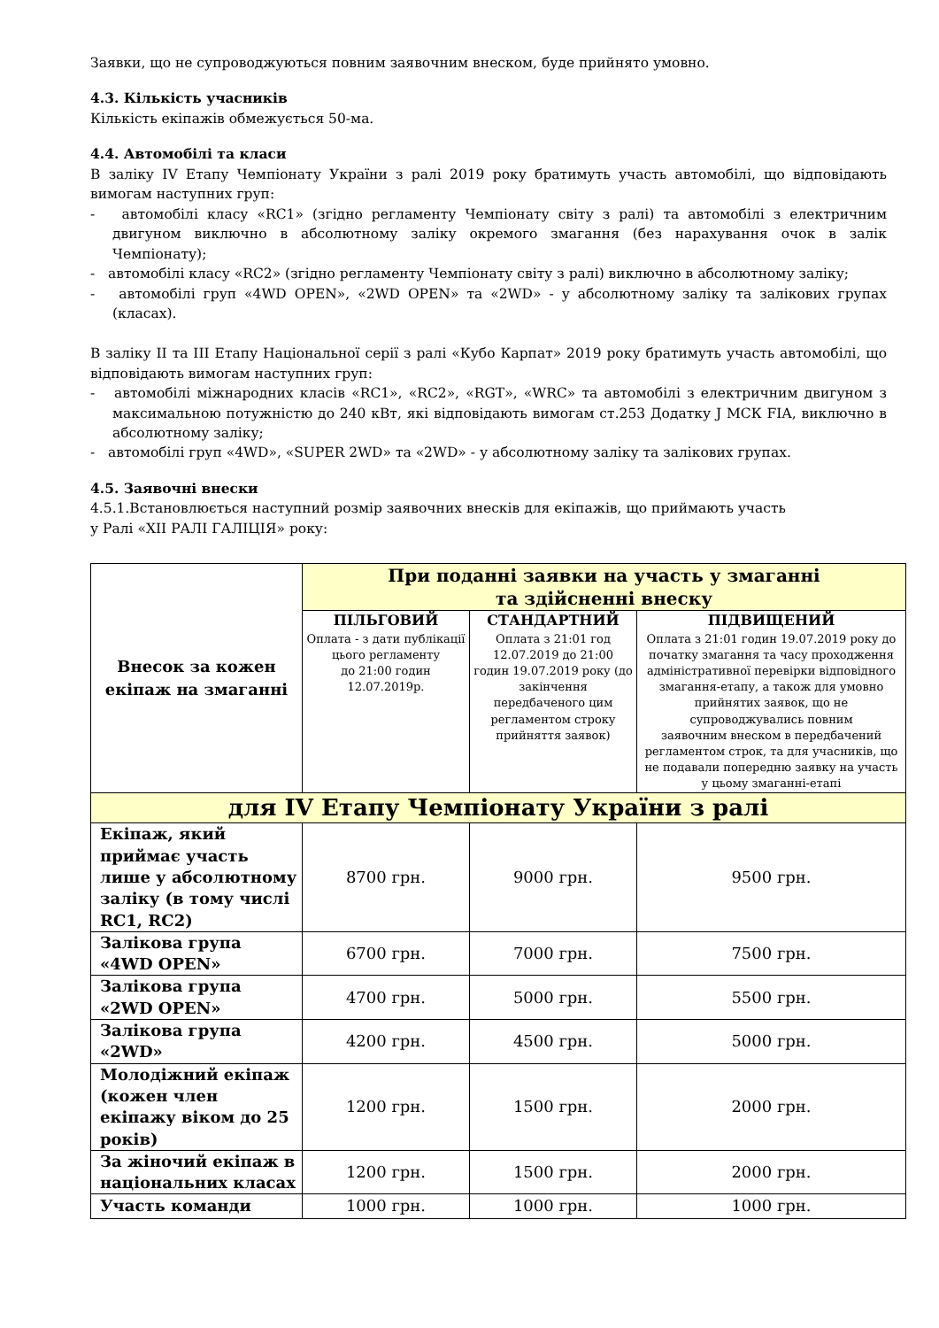Заявки, що не супроводжуються повним заявочним внеском, буде прийнято умовно.
4.3. Кількість учасників
Кількість екіпажів обмежується 50-ма.
4.4. Автомобілі та класи
В заліку IV Етапу Чемпіонату України з ралі 2019 року братимуть участь автомобілі, що відповідають вимогам наступних груп:
- автомобілі класу «RC1» (згідно регламенту Чемпіонату світу з ралі) та автомобілі з електричним двигуном виключно в абсолютному заліку окремого змагання (без нарахування очок в залік Чемпіонату);
- автомобілі класу «RC2» (згідно регламенту Чемпіонату світу з ралі) виключно в абсолютному заліку;
- автомобілі груп «4WD OPEN», «2WD OPEN» та «2WD» - у абсолютному заліку та залікових групах (класах).
В заліку II та III Етапу Національної серії з ралі «Кубо Карпат» 2019 року братимуть участь автомобілі, що відповідають вимогам наступних груп:
- автомобілі міжнародних класів «RC1», «RC2», «RGT», «WRC» та автомобілі з електричним двигуном з максимальною потужністю до 240 кВт, які відповідають вимогам ст.253 Додатку J МСК FIA, виключно в абсолютному заліку;
- автомобілі груп «4WD», «SUPER 2WD» та «2WD» - у абсолютному заліку та залікових групах.
4.5. Заявочні внески
4.5.1.Встановлюється наступний розмір заявочних внесків для екіпажів, що приймають участь
у Ралі «XII РАЛІ ГАЛІЦІЯ» року:
| Внесок за кожен екіпаж на змаганні | При поданні заявки на участь у змаганні та здійсненні внеску | | |
| --- | --- | --- | --- |
| | ПІЛЬГОВИЙ Оплата - з дати публікації цього регламенту до 21:00 годин 12.07.2019р. | СТАНДАРТНИЙ Оплата з 21:01 год 12.07.2019 до 21:00 годин 19.07.2019 року (до закінчення передбаченого цим регламентом строку прийняття заявок) | ПІДВИЩЕНИЙ Оплата з 21:01 годин 19.07.2019 року до початку змагання та часу проходження адміністративної перевірки відповідного змагання-етапу, а також для умовно прийнятих заявок, що не супроводжувались повним заявочним внеском в передбачений регламентом строк, та для учасників, що не подавали попередню заявку на участь у цьому змаганні-етапі |
| для IV Етапу Чемпіонату України з ралі | | | |
| Екіпаж, який приймає участь лише у абсолютному заліку (в тому числі RC1, RC2) | 8700 грн. | 9000 грн. | 9500 грн. |
| Залікова група «4WD OPEN» | 6700 грн. | 7000 грн. | 7500 грн. |
| Залікова група «2WD OPEN» | 4700 грн. | 5000 грн. | 5500 грн. |
| Залікова група «2WD» | 4200 грн. | 4500 грн. | 5000 грн. |
| Молодіжний екіпаж (кожен член екіпажу віком до 25 років) | 1200 грн. | 1500 грн. | 2000 грн. |
| За жіночий екіпаж в національних класах | 1200 грн. | 1500 грн. | 2000 грн. |
| Участь команди | 1000 грн. | 1000 грн. | 1000 грн. |